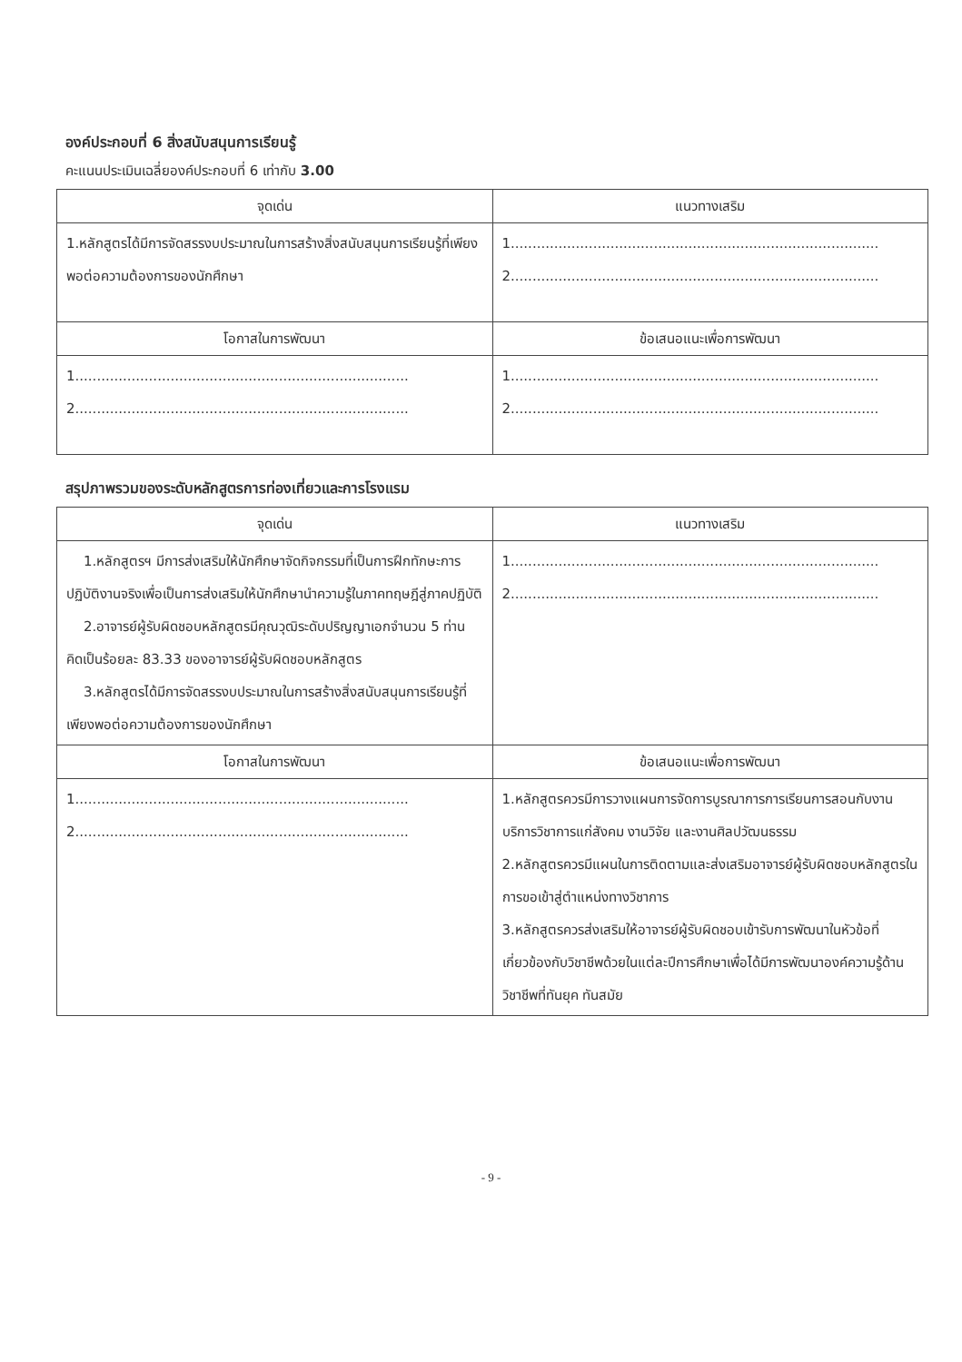องค์ประกอบที่ 6 สิ่งสนับสนุนการเรียนรู้
คะแนนประเมินเฉลี่ยองค์ประกอบที่ 6 เท่ากับ 3.00
| จุดเด่น | แนวทางเสริม |
| --- | --- |
| 1.หลักสูตรได้มีการจัดสรรงบประมาณในการสร้างสิ่งสนับสนุนการเรียนรู้ที่เพียงพอต่อความต้องการของนักศึกษา | 1..................................................................................... 2..................................................................................... |
| โอกาสในการพัฒนา | ข้อเสนอแนะเพื่อการพัฒนา |
| 1............................................................................. 2............................................................................. | 1..................................................................................... 2..................................................................................... |
สรุปภาพรวมของระดับหลักสูตรการท่องเที่ยวและการโรงแรม
| จุดเด่น | แนวทางเสริม |
| --- | --- |
| 1.หลักสูตรฯ มีการส่งเสริมให้นักศึกษาจัดกิจกรรมที่เป็นการฝึกทักษะการปฏิบัติงานจริงเพื่อเป็นการส่งเสริมให้นักศึกษานำความรู้ในภาคทฤษฎีสู่ภาคปฏิบัติ 2.อาจารย์ผู้รับผิดชอบหลักสูตรมีคุณวุฒิระดับปริญญาเอกจำนวน 5 ท่าน คิดเป็นร้อยละ 83.33 ของอาจารย์ผู้รับผิดชอบหลักสูตร 3.หลักสูตรได้มีการจัดสรรงบประมาณในการสร้างสิ่งสนับสนุนการเรียนรู้ที่เพียงพอต่อความต้องการของนักศึกษา | 1..................................................................................... 2..................................................................................... |
| โอกาสในการพัฒนา | ข้อเสนอแนะเพื่อการพัฒนา |
| 1............................................................................. 2............................................................................. | 1.หลักสูตรควรมีการวางแผนการจัดการบูรณาการการเรียนการสอนกับงานบริการวิชาการแก่สังคม งานวิจัย และงานศิลปวัฒนธรรม 2.หลักสูตรควรมีแผนในการติดตามและส่งเสริมอาจารย์ผู้รับผิดชอบหลักสูตรในการขอเข้าสู่ตำแหน่งทางวิชาการ 3.หลักสูตรควรส่งเสริมให้อาจารย์ผู้รับผิดชอบเข้ารับการพัฒนาในหัวข้อที่เกี่ยวข้องกับวิชาชีพด้วยในแต่ละปีการศึกษาเพื่อได้มีการพัฒนาองค์ความรู้ด้านวิชาชีพที่ทันยุค ทันสมัย |
- 9 -